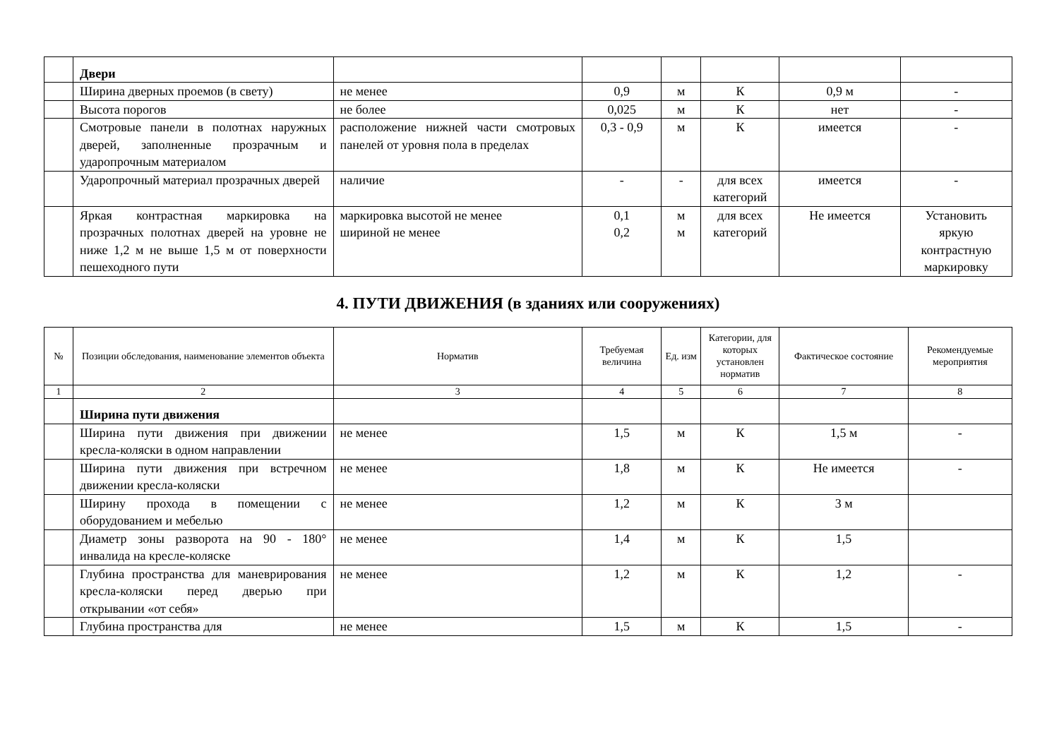| | Двери | | | | | | |
| | Ширина дверных проемов (в свету) | не менее | 0,9 | м | К | 0,9 м | - |
| | Высота порогов | не более | 0,025 | м | К | нет | - |
| | Смотровые панели в полотнах наружных дверей, заполненные прозрачным и ударопрочным материалом | расположение нижней части смотровых панелей от уровня пола в пределах | 0,3 - 0,9 | м | К | имеется | - |
| | Ударопрочный материал прозрачных дверей | наличие | - | - | для всех категорий | имеется | - |
| | Яркая контрастная маркировка на прозрачных полотнах дверей на уровне не ниже 1,2 м не выше 1,5 м от поверхности пешеходного пути | маркировка высотой не менее шириной не менее | 0,1 0,2 | м м | для всех категорий | Не имеется | Установить яркую контрастную маркировку |
4. ПУТИ ДВИЖЕНИЯ (в зданиях или сооружениях)
| № | Позиции обследования, наименование элементов объекта | Норматив | Требуемая величина | Ед. изм | Категории, для которых установлен норматив | Фактическое состояние | Рекомендуемые мероприятия |
| --- | --- | --- | --- | --- | --- | --- | --- |
| 1 | 2 | 3 | 4 | 5 | 6 | 7 | 8 |
| | Ширина пути движения | | | | | | |
| | Ширина пути движения при движении кресла-коляски в одном направлении | не менее | 1,5 | м | К | 1,5 м | - |
| | Ширина пути движения при встречном движении кресла-коляски | не менее | 1,8 | м | К | Не имеется | - |
| | Ширину прохода в помещении с оборудованием и мебелью | не менее | 1,2 | м | К | 3 м | |
| | Диаметр зоны разворота на 90 - 180° инвалида на кресле-коляске | не менее | 1,4 | м | К | 1,5 | |
| | Глубина пространства для маневрирования кресла-коляски перед дверью при открывании «от себя» | не менее | 1,2 | м | К | 1,2 | - |
| | Глубина пространства для | не менее | 1,5 | м | К | 1,5 | - |